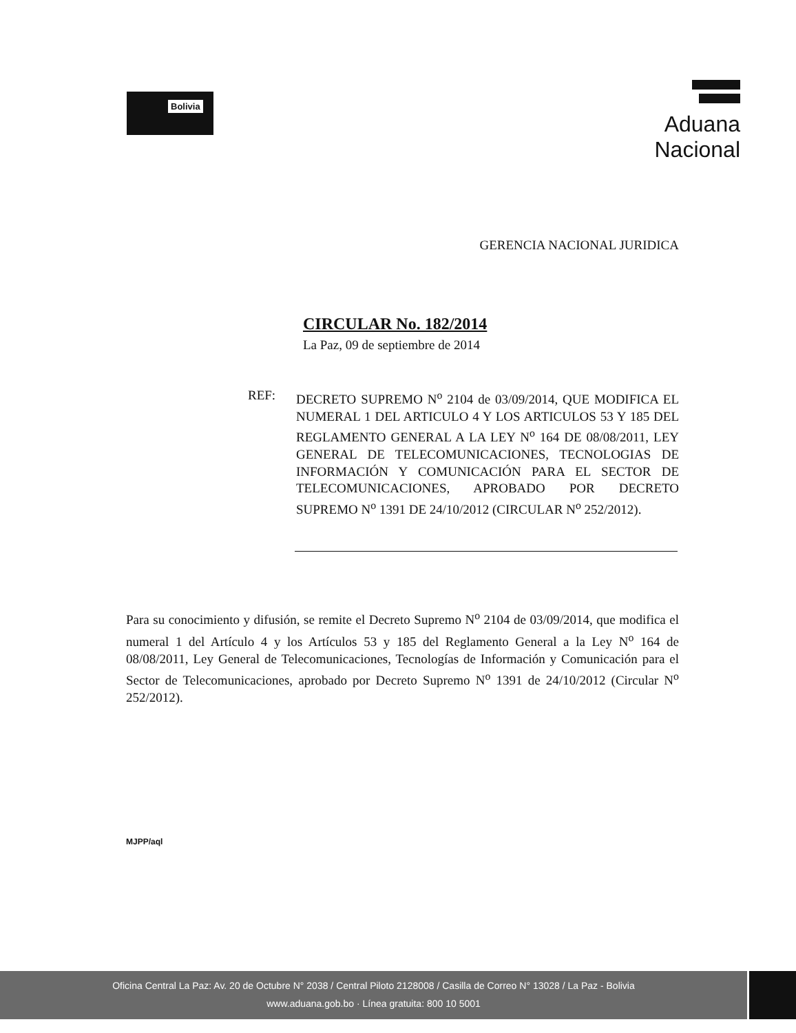Bolivia
Aduana Nacional
GERENCIA NACIONAL JURIDICA
CIRCULAR No. 182/2014
La Paz, 09 de septiembre de 2014
REF: DECRETO SUPREMO N<sup>o</sup> 2104 de 03/09/2014, QUE MODIFICA EL NUMERAL 1 DEL ARTICULO 4 Y LOS ARTICULOS 53 Y 185 DEL REGLAMENTO GENERAL A LA LEY N<sup>o</sup> 164 DE 08/08/2011, LEY GENERAL DE TELECOMUNICACIONES, TECNOLOGIAS DE INFORMACIÓN Y COMUNICACIÓN PARA EL SECTOR DE TELECOMUNICACIONES, APROBADO POR DECRETO SUPREMO N<sup>o</sup> 1391 DE 24/10/2012 (CIRCULAR N<sup>o</sup> 252/2012).
Para su conocimiento y difusión, se remite el Decreto Supremo N<sup>o</sup> 2104 de 03/09/2014, que modifica el numeral 1 del Artículo 4 y los Artículos 53 y 185 del Reglamento General a la Ley N<sup>o</sup> 164 de 08/08/2011, Ley General de Telecomunicaciones, Tecnologías de Información y Comunicación para el Sector de Telecomunicaciones, aprobado por Decreto Supremo N<sup>o</sup> 1391 de 24/10/2012 (Circular N<sup>o</sup> 252/2012).
MJPP/aql
Oficina Central La Paz: Av. 20 de Octubre N° 2038 / Central Piloto 2128008 / Casilla de Correo N° 13028 / La Paz - Bolivia
www.aduana.gob.bo · Línea gratuita: 800 10 5001